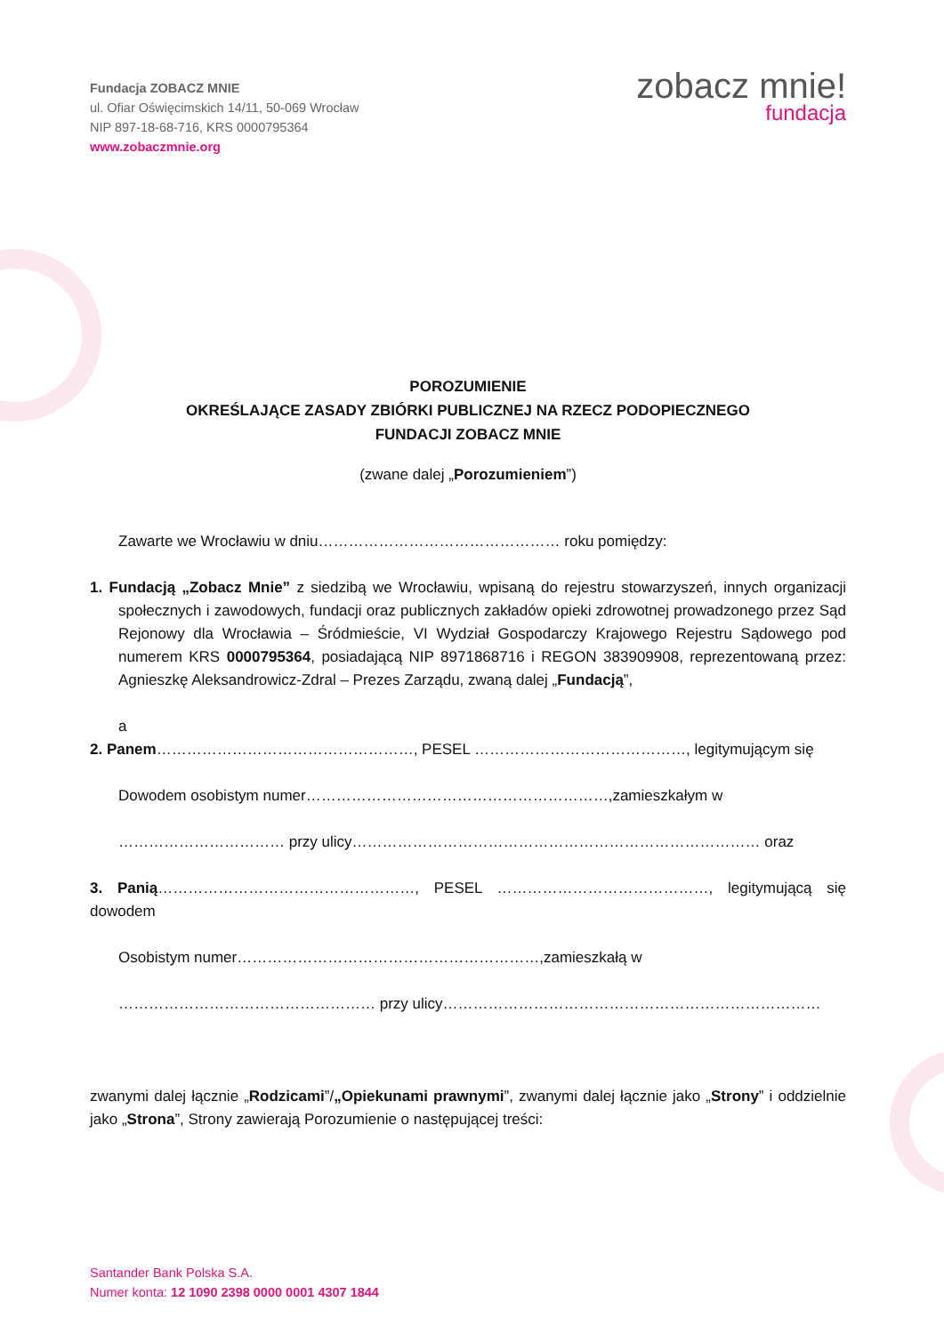Fundacja ZOBACZ MNIE
ul. Ofiar Oświęcimskich 14/11, 50-069 Wrocław
NIP 897-18-68-716, KRS 0000795364
www.zobaczmnie.org
zobacz mnie!
fundacja
POROZUMIENIE
OKREŚLAJĄCE ZASADY ZBIÓRKI PUBLICZNEJ NA RZECZ PODOPIECZNEGO
FUNDACJI ZOBACZ MNIE
(zwane dalej „Porozumieniem”)
Zawarte we Wrocławiu w dniu………………………………………… roku pomiędzy:
1. Fundacją „Zobacz Mnie” z siedzibą we Wrocławiu, wpisaną do rejestru stowarzyszeń, innych organizacji społecznych i zawodowych, fundacji oraz publicznych zakładów opieki zdrowotnej prowadzonego przez Sąd Rejonowy dla Wrocławia – Śródmieście, VI Wydział Gospodarczy Krajowego Rejestru Sądowego pod numerem KRS 0000795364, posiadającą NIP 8971868716 i REGON 383909908, reprezentowaną przez: Agnieszkę Aleksandrowicz-Zdral – Prezes Zarządu, zwaną dalej „Fundacją”,
a
2. Panem……………………………………………, PESEL ……………………………………, legitymującym się
Dowodem osobistym numer……………………………………………………,zamieszkałym w
…………………………… przy ulicy……………………………………………………………………… oraz
3. Panią……………………………………………, PESEL ……………………………………, legitymującą się dowodem
Osobistym numer……………………………………………………,zamieszkałą w
…………………………………………… przy ulicy…………………………………………………………………
zwanymi dalej łącznie „Rodzicami”/„Opiekunami prawnymi”, zwanymi dalej łącznie jako „Strony” i oddzielnie jako „Strona”, Strony zawierają Porozumienie o następującej treści:
Santander Bank Polska S.A.
Numer konta: 12 1090 2398 0000 0001 4307 1844